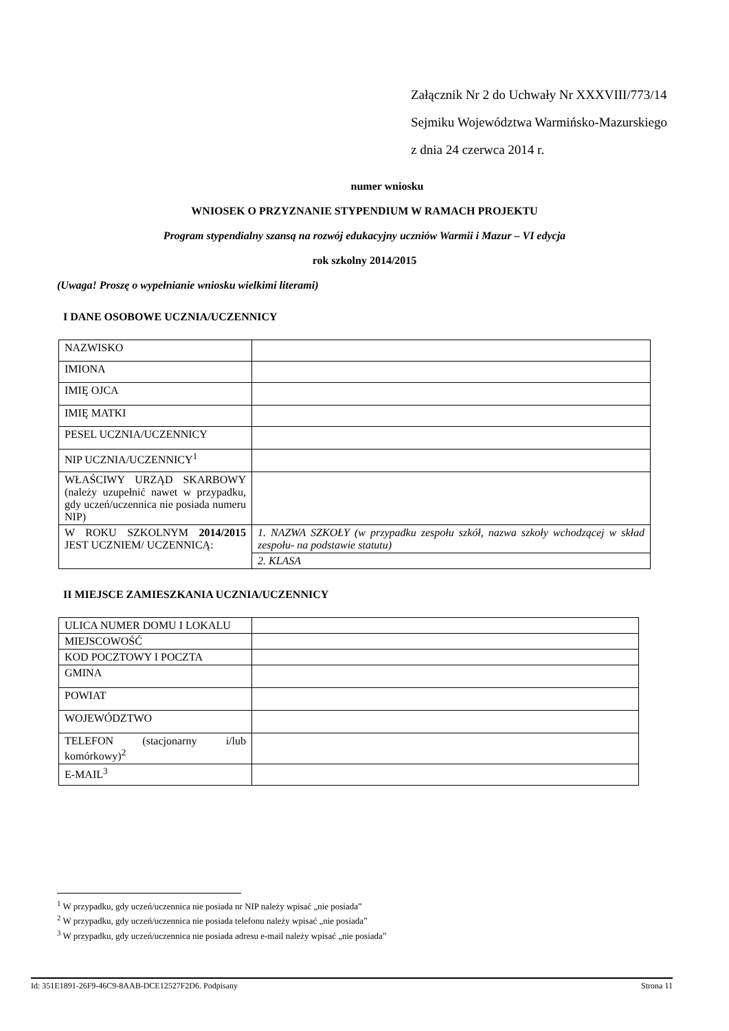Załącznik Nr 2 do Uchwały Nr XXXVIII/773/14
Sejmiku Województwa Warmińsko-Mazurskiego
z dnia 24 czerwca 2014 r.
numer wniosku
WNIOSEK O PRZYZNANIE STYPENDIUM W RAMACH PROJEKTU
Program stypendialny szansą na rozwój edukacyjny uczniów Warmii i Mazur – VI edycja
rok szkolny 2014/2015
(Uwaga! Proszę o wypełnianie wniosku wielkimi literami)
I DANE OSOBOWE UCZNIA/UCZENNICY
| NAZWISKO | |
| IMIONA | |
| IMIĘ OJCA | |
| IMIĘ MATKI | |
| PESEL UCZNIA/UCZENNICY | |
| NIP UCZNIA/UCZENNICY<sup>1</sup> | |
| WŁAŚCIWY URZĄD SKARBOWY (należy uzupełnić nawet w przypadku, gdy uczeń/uczennica nie posiada numeru NIP) | |
| W ROKU SZKOLNYM 2014/2015 JEST UCZNIEM/ UCZENNICĄ: | 1. NAZWA SZKOŁY (w przypadku zespołu szkół, nazwa szkoły wchodzącej w skład zespołu- na podstawie statutu) |
| | 2. KLASA |
II MIEJSCE ZAMIESZKANIA UCZNIA/UCZENNICY
| ULICA NUMER DOMU I LOKALU | |
| MIEJSCOWOŚĆ | |
| KOD POCZTOWY I POCZTA | |
| GMINA | |
| POWIAT | |
| WOJEWÓDZTWO | |
| TELEFON (stacjonarny i/lub komórkowy)<sup>2</sup> | |
| E-MAIL<sup>3</sup> | |
<sup>1</sup> W przypadku, gdy uczeń/uczennica nie posiada nr NIP należy wpisać „nie posiada”
<sup>2</sup> W przypadku, gdy uczeń/uczennica nie posiada telefonu należy wpisać „nie posiada”
<sup>3</sup> W przypadku, gdy uczeń/uczennica nie posiada adresu e-mail należy wpisać „nie posiada”
Id: 351E1891-26F9-46C9-8AAB-DCE12527F2D6. Podpisany Strona 11